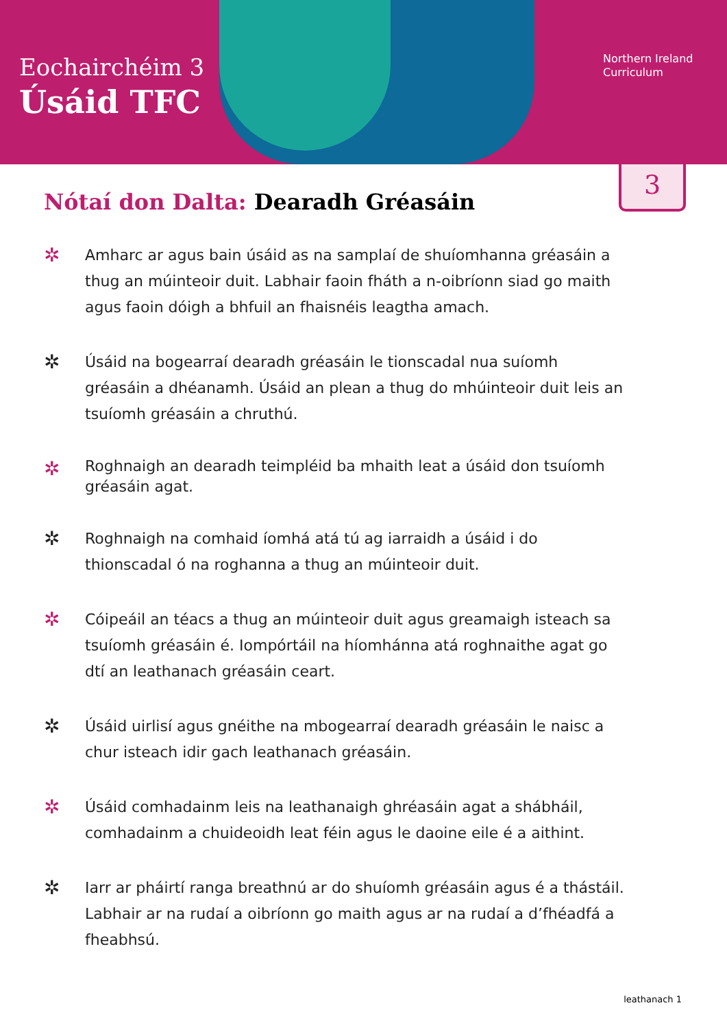Eochairchéim 3
Úsáid TFC
Northern Ireland
Curriculum
3
Nótaí don Dalta: Dearadh Gréasáin
✲ Amharc ar agus bain úsáid as na samplaí de shuíomhanna gréasáin a thug an múinteoir duit. Labhair faoin fháth a n-oibríonn siad go maith agus faoin dóigh a bhfuil an fhaisnéis leagtha amach.
✲ Úsáid na bogearraí dearadh gréasáin le tionscadal nua suíomh gréasáin a dhéanamh. Úsáid an plean a thug do mhúinteoir duit leis an tsuíomh gréasáin a chruthú.
✲ Roghnaigh an dearadh teimpléid ba mhaith leat a úsáid don tsuíomh gréasáin agat.
✲ Roghnaigh na comhaid íomhá atá tú ag iarraidh a úsáid i do thionscadal ó na roghanna a thug an múinteoir duit.
✲ Cóipeáil an téacs a thug an múinteoir duit agus greamaigh isteach sa tsuíomh gréasáin é. Iompórtáil na híomhánna atá roghnaithe agat go dtí an leathanach gréasáin ceart.
✲ Úsáid uirlisí agus gnéithe na mbogearraí dearadh gréasáin le naisc a chur isteach idir gach leathanach gréasáin.
✲ Úsáid comhadainm leis na leathanaigh ghréasáin agat a shábháil, comhadainm a chuideoidh leat féin agus le daoine eile é a aithint.
✲ Iarr ar pháirtí ranga breathnú ar do shuíomh gréasáin agus é a thástáil. Labhair ar na rudaí a oibríonn go maith agus ar na rudaí a d’fhéadfá a fheabhsú.
leathanach 1